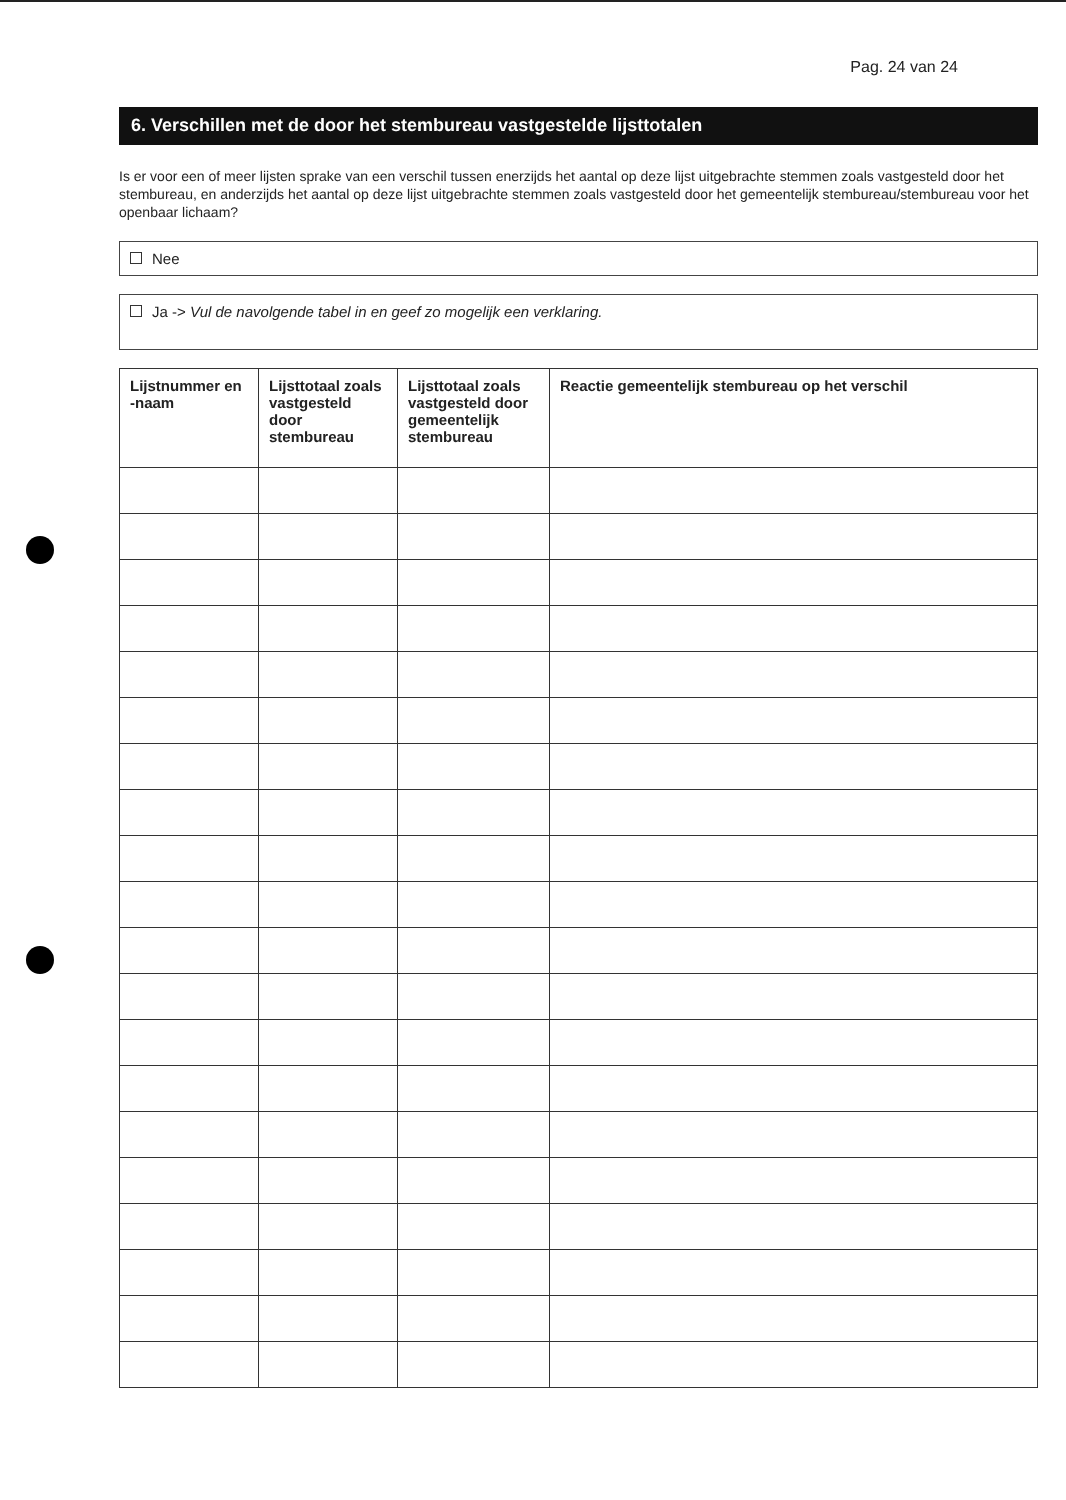Pag. 24 van 24
6. Verschillen met de door het stembureau vastgestelde lijsttotalen
Is er voor een of meer lijsten sprake van een verschil tussen enerzijds het aantal op deze lijst uitgebrachte stemmen zoals vastgesteld door het stembureau, en anderzijds het aantal op deze lijst uitgebrachte stemmen zoals vastgesteld door het gemeentelijk stembureau/stembureau voor het openbaar lichaam?
Nee
Ja -> Vul de navolgende tabel in en geef zo mogelijk een verklaring.
| Lijstnummer en -naam | Lijsttotaal zoals vastgesteld door stembureau | Lijsttotaal zoals vastgesteld door gemeentelijk stembureau | Reactie gemeentelijk stembureau op het verschil |
| --- | --- | --- | --- |